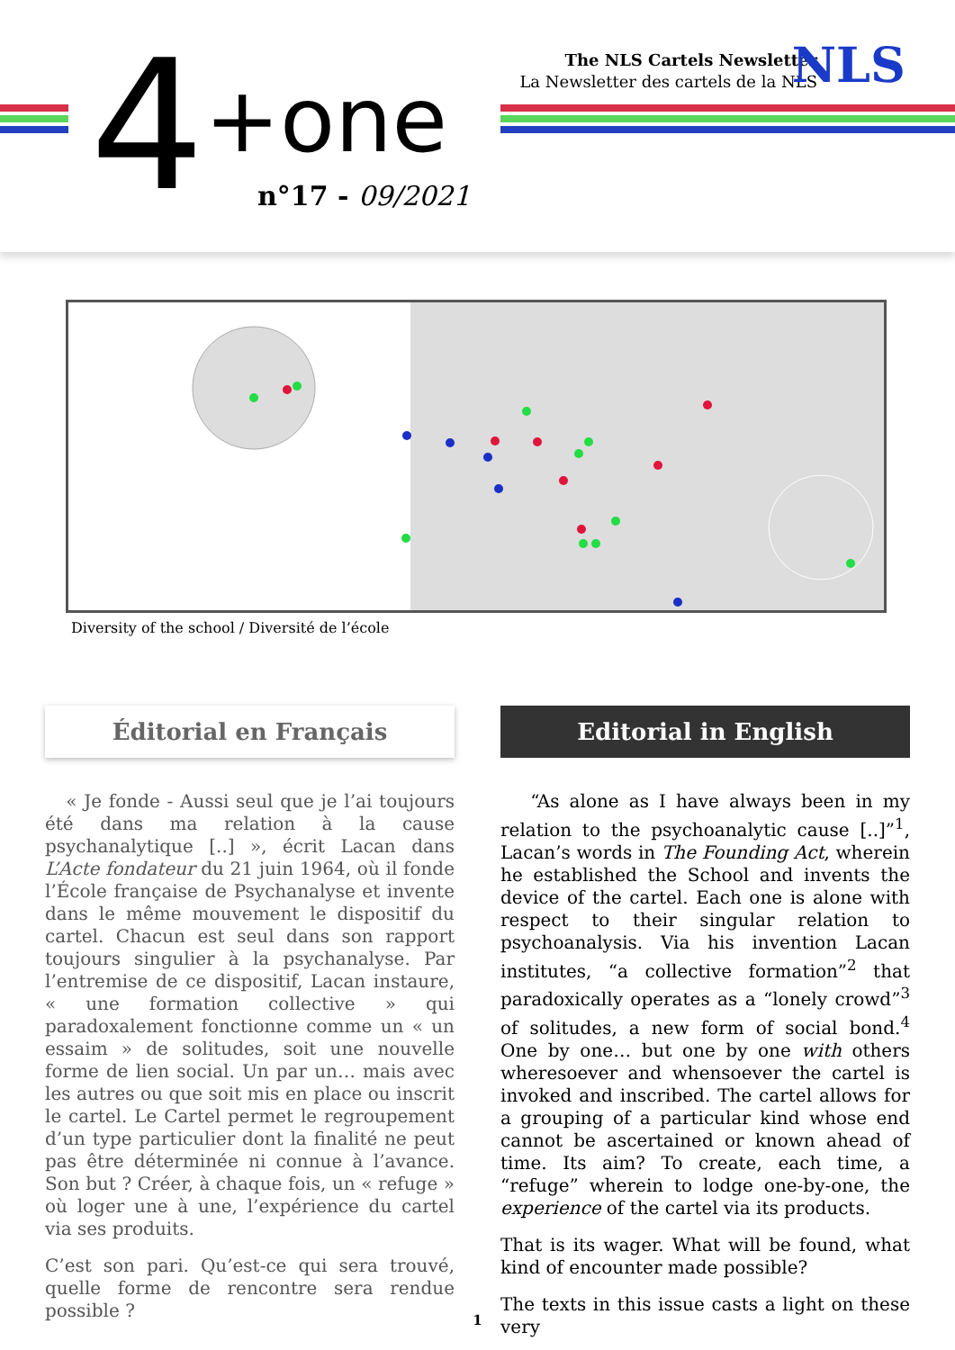4 +one
n°17 - 09/2021
The NLS Cartels Newsletter
La Newsletter des cartels de la NLS
NLS
Diversity of the school / Diversité de l’école
Éditorial en Français
« Je fonde - Aussi seul que je l’ai toujours été dans ma relation à la cause psychanalytique [..] », écrit Lacan dans L’Acte fondateur du 21 juin 1964, où il fonde l’École française de Psychanalyse et invente dans le même mouvement le dispositif du cartel. Chacun est seul dans son rapport toujours singulier à la psychanalyse. Par l’entremise de ce dispositif, Lacan instaure, « une formation collective » qui paradoxalement fonctionne comme un « un essaim » de solitudes, soit une nouvelle forme de lien social. Un par un… mais avec les autres ou que soit mis en place ou inscrit le cartel. Le Cartel permet le regroupement d’un type particulier dont la finalité ne peut pas être déterminée ni connue à l’avance. Son but ? Créer, à chaque fois, un « refuge » où loger une à une, l’expérience du cartel via ses produits.
C’est son pari. Qu’est-ce qui sera trouvé, quelle forme de rencontre sera rendue possible ?
Editorial in English
“As alone as I have always been in my relation to the psychoanalytic cause [..]”<sup>1</sup>, Lacan’s words in The Founding Act, wherein he established the School and invents the device of the cartel. Each one is alone with respect to their singular relation to psychoanalysis. Via his invention Lacan institutes, “a collective formation”<sup>2</sup> that paradoxically operates as a “lonely crowd”<sup>3</sup> of solitudes, a new form of social bond.<sup>4</sup> One by one… but one by one with others wheresoever and whensoever the cartel is invoked and inscribed. The cartel allows for a grouping of a particular kind whose end cannot be ascertained or known ahead of time. Its aim? To create, each time, a “refuge” wherein to lodge one-by-one, the experience of the cartel via its products.
That is its wager. What will be found, what kind of encounter made possible?
The texts in this issue casts a light on these very
1